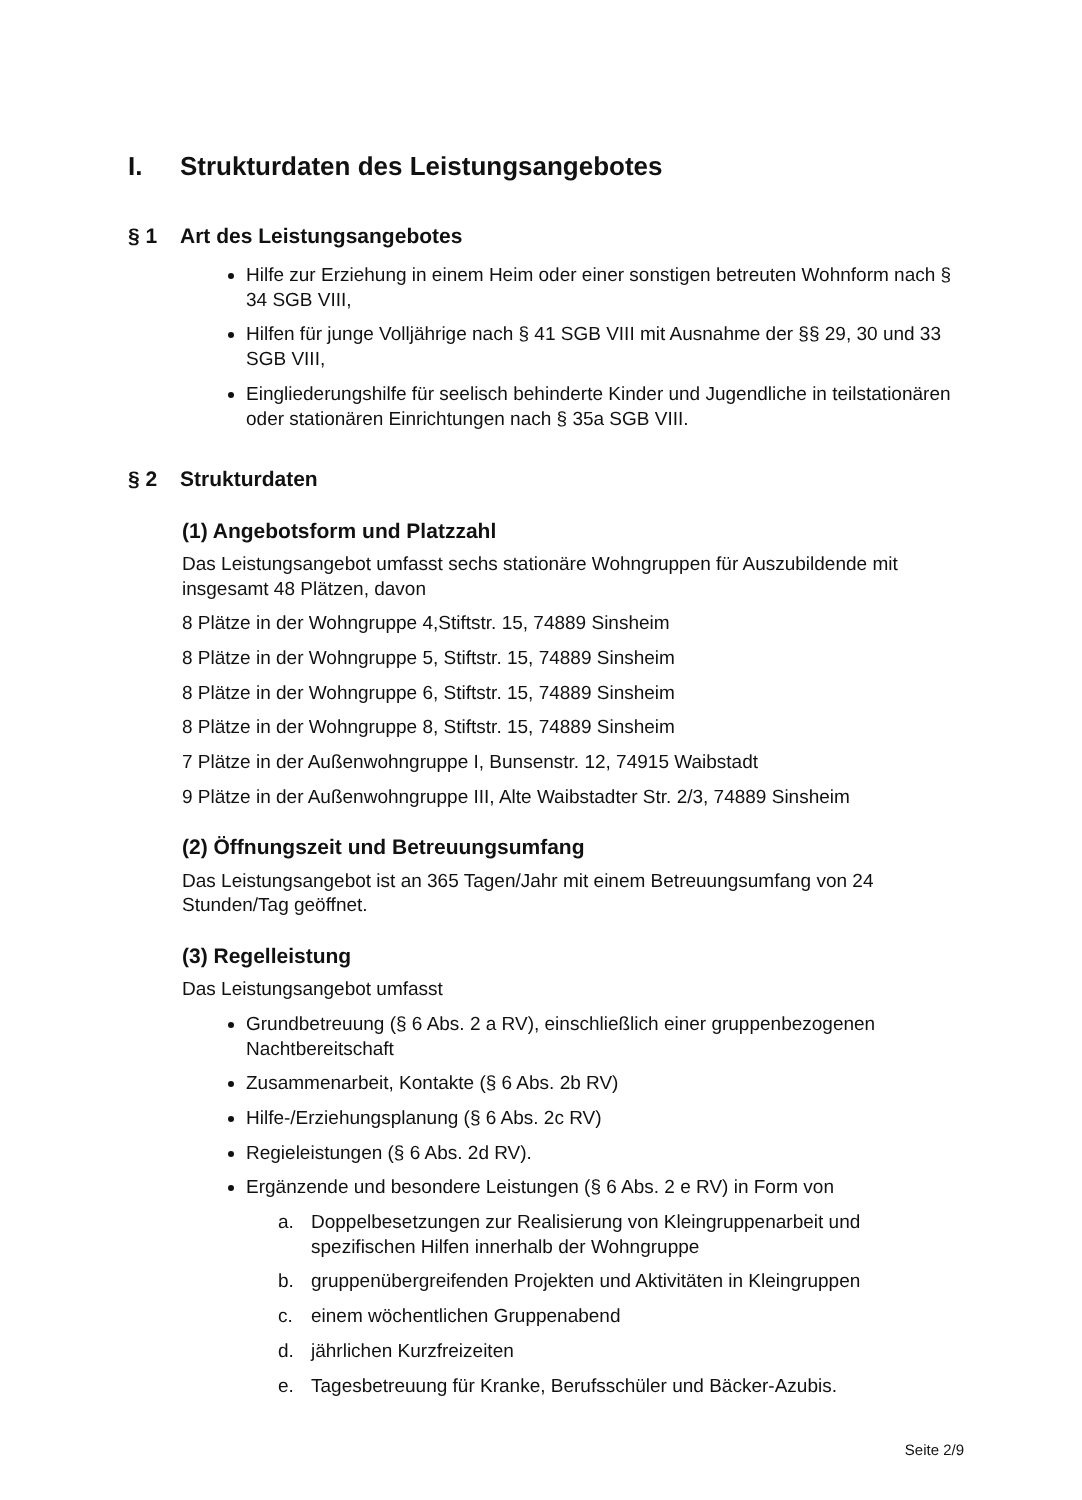I. Strukturdaten des Leistungsangebotes
§ 1 Art des Leistungsangebotes
Hilfe zur Erziehung in einem Heim oder einer sonstigen betreuten Wohnform nach § 34 SGB VIII,
Hilfen für junge Volljährige nach § 41 SGB VIII mit Ausnahme der §§ 29, 30 und 33 SGB VIII,
Eingliederungshilfe für seelisch behinderte Kinder und Jugendliche in teilstationären oder stationären Einrichtungen nach § 35a SGB VIII.
§ 2 Strukturdaten
(1) Angebotsform und Platzzahl
Das Leistungsangebot umfasst sechs stationäre Wohngruppen für Auszubildende mit insgesamt 48 Plätzen, davon
8 Plätze in der Wohngruppe 4,Stiftstr. 15, 74889 Sinsheim
8 Plätze in der Wohngruppe 5, Stiftstr. 15, 74889 Sinsheim
8 Plätze in der Wohngruppe 6, Stiftstr. 15, 74889 Sinsheim
8 Plätze in der Wohngruppe 8, Stiftstr. 15, 74889 Sinsheim
7 Plätze in der Außenwohngruppe I, Bunsenstr. 12, 74915 Waibstadt
9 Plätze in der Außenwohngruppe III, Alte Waibstadter Str. 2/3, 74889 Sinsheim
(2) Öffnungszeit und Betreuungsumfang
Das Leistungsangebot ist an 365 Tagen/Jahr mit einem Betreuungsumfang von 24 Stunden/Tag geöffnet.
(3) Regelleistung
Das Leistungsangebot umfasst
Grundbetreuung (§ 6 Abs. 2 a RV), einschließlich einer gruppenbezogenen Nachtbereitschaft
Zusammenarbeit, Kontakte (§ 6 Abs. 2b RV)
Hilfe-/Erziehungsplanung (§ 6 Abs. 2c RV)
Regieleistungen (§ 6 Abs. 2d RV).
Ergänzende und besondere Leistungen (§ 6 Abs. 2 e RV) in Form von
a. Doppelbesetzungen zur Realisierung von Kleingruppenarbeit und spezifischen Hilfen innerhalb der Wohngruppe
b. gruppenübergreifenden Projekten und Aktivitäten in Kleingruppen
c. einem wöchentlichen Gruppenabend
d. jährlichen Kurzfreizeiten
e. Tagesbetreuung für Kranke, Berufsschüler und Bäcker-Azubis.
Seite 2/9